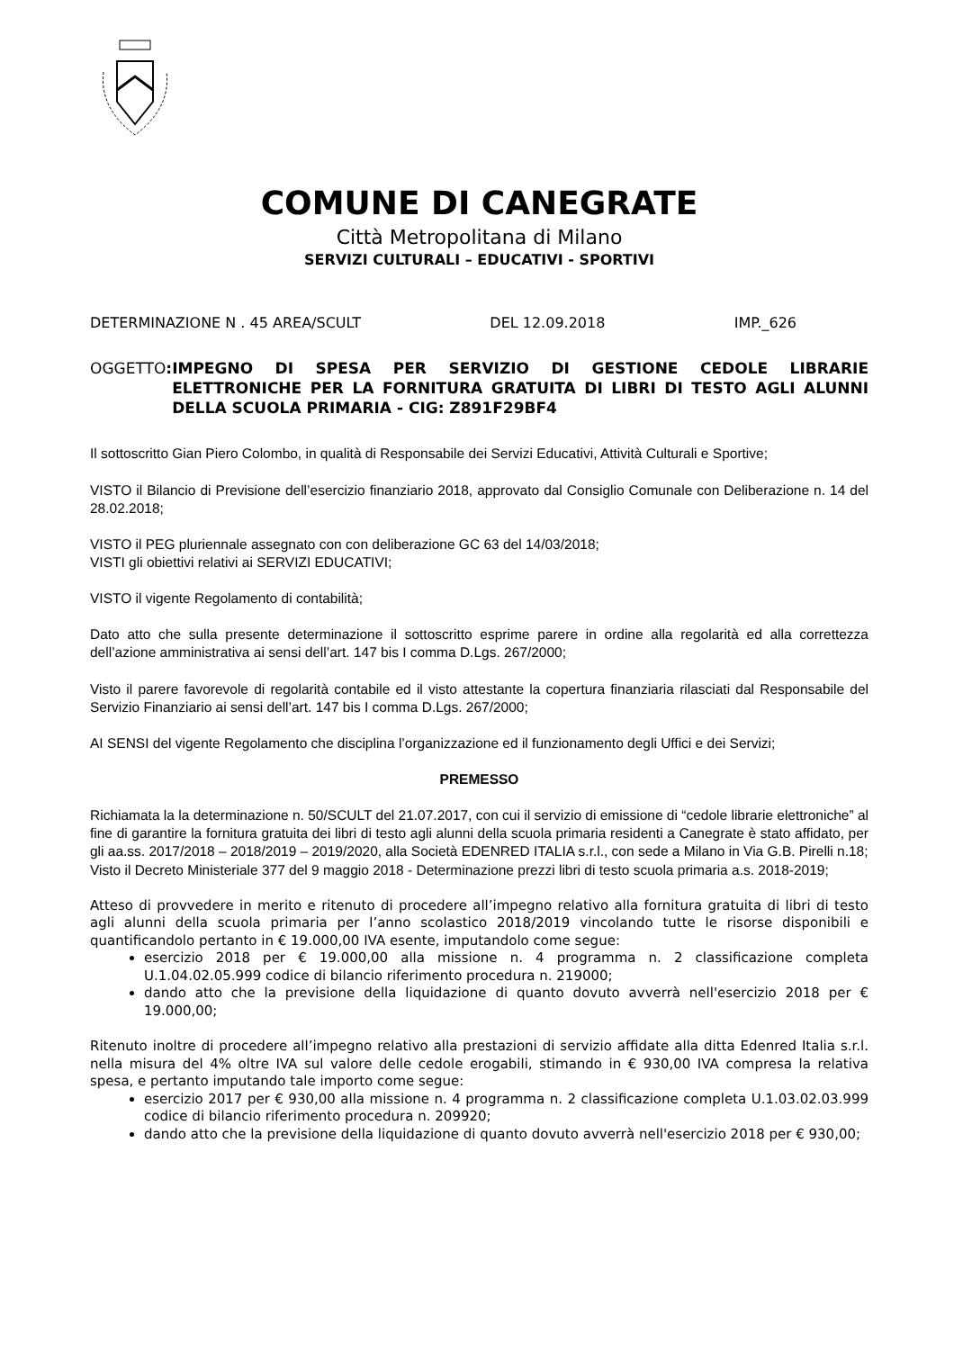COMUNE DI CANEGRATE
Città Metropolitana di Milano
SERVIZI CULTURALI – EDUCATIVI - SPORTIVI
DETERMINAZIONE N . 45 AREA/SCULT DEL 12.09.2018 IMP._626
OGGETTO: IMPEGNO DI SPESA PER SERVIZIO DI GESTIONE CEDOLE LIBRARIE ELETTRONICHE PER LA FORNITURA GRATUITA DI LIBRI DI TESTO AGLI ALUNNI DELLA SCUOLA PRIMARIA - CIG: Z891F29BF4
Il sottoscritto Gian Piero Colombo, in qualità di Responsabile dei Servizi Educativi, Attività Culturali e Sportive;
VISTO il Bilancio di Previsione dell’esercizio finanziario 2018, approvato dal Consiglio Comunale con Deliberazione n. 14 del 28.02.2018;
VISTO il PEG pluriennale assegnato con con deliberazione GC 63 del 14/03/2018;
VISTI gli obiettivi relativi ai SERVIZI EDUCATIVI;
VISTO il vigente Regolamento di contabilità;
Dato atto che sulla presente determinazione il sottoscritto esprime parere in ordine alla regolarità ed alla correttezza dell’azione amministrativa ai sensi dell’art. 147 bis I comma D.Lgs. 267/2000;
Visto il parere favorevole di regolarità contabile ed il visto attestante la copertura finanziaria rilasciati dal Responsabile del Servizio Finanziario ai sensi dell’art. 147 bis I comma D.Lgs. 267/2000;
AI SENSI del vigente Regolamento che disciplina l’organizzazione ed il funzionamento degli Uffici e dei Servizi;
PREMESSO
Richiamata la la determinazione n. 50/SCULT del 21.07.2017, con cui il servizio di emissione di “cedole librarie elettroniche” al fine di garantire la fornitura gratuita dei libri di testo agli alunni della scuola primaria residenti a Canegrate è stato affidato, per gli aa.ss. 2017/2018 – 2018/2019 – 2019/2020, alla Società EDENRED ITALIA s.r.l., con sede a Milano in Via G.B. Pirelli n.18;
Visto il Decreto Ministeriale 377 del 9 maggio 2018 - Determinazione prezzi libri di testo scuola primaria a.s. 2018-2019;
Atteso di provvedere in merito e ritenuto di procedere all’impegno relativo alla fornitura gratuita di libri di testo agli alunni della scuola primaria per l’anno scolastico 2018/2019 vincolando tutte le risorse disponibili e quantificandolo pertanto in € 19.000,00 IVA esente, imputandolo come segue:
esercizio 2018 per € 19.000,00 alla missione n. 4 programma n. 2 classificazione completa U.1.04.02.05.999 codice di bilancio riferimento procedura n. 219000;
dando atto che la previsione della liquidazione di quanto dovuto avverrà nell'esercizio 2018 per € 19.000,00;
Ritenuto inoltre di procedere all’impegno relativo alla prestazioni di servizio affidate alla ditta Edenred Italia s.r.l. nella misura del 4% oltre IVA sul valore delle cedole erogabili, stimando in € 930,00 IVA compresa la relativa spesa, e pertanto imputando tale importo come segue:
esercizio 2017 per € 930,00 alla missione n. 4 programma n. 2 classificazione completa U.1.03.02.03.999 codice di bilancio riferimento procedura n. 209920;
dando atto che la previsione della liquidazione di quanto dovuto avverrà nell'esercizio 2018 per € 930,00;